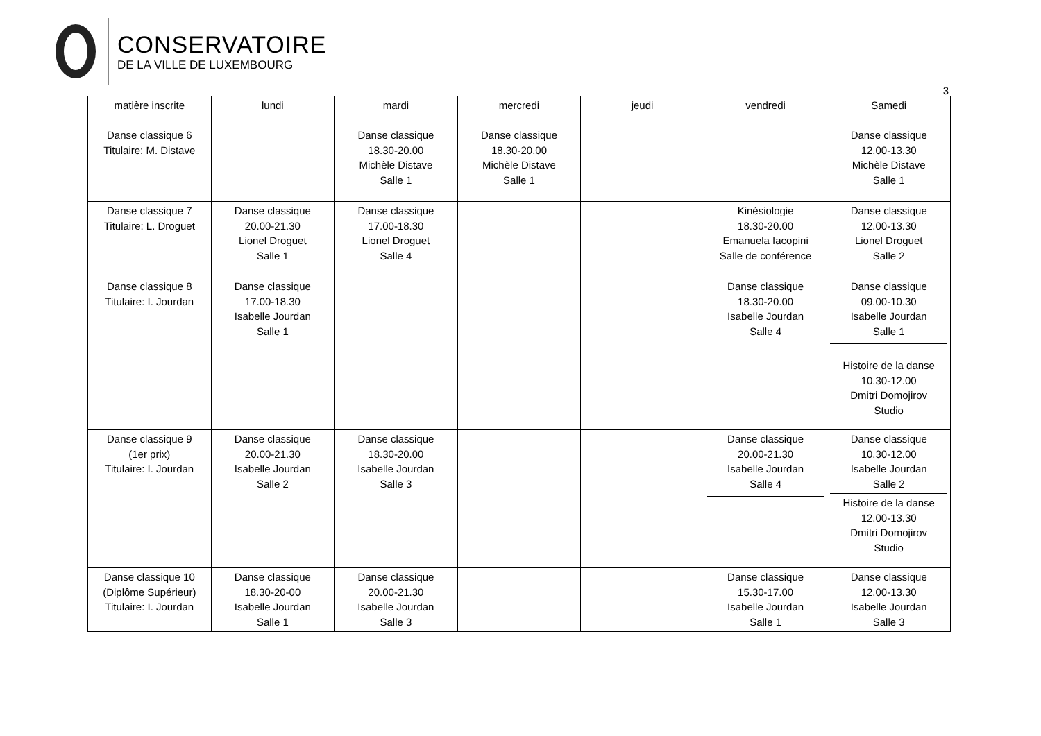CONSERVATOIRE
DE LA VILLE DE LUXEMBOURG
3
| matière inscrite | lundi | mardi | mercredi | jeudi | vendredi | Samedi |
| --- | --- | --- | --- | --- | --- | --- |
| Danse classique 6 Titulaire: M. Distave | | Danse classique 18.30-20.00 Michèle Distave Salle 1 | Danse classique 18.30-20.00 Michèle Distave Salle 1 | | | Danse classique 12.00-13.30 Michèle Distave Salle 1 |
| Danse classique 7 Titulaire: L. Droguet | Danse classique 20.00-21.30 Lionel Droguet Salle 1 | Danse classique 17.00-18.30 Lionel Droguet Salle 4 | | | Kinésiologie 18.30-20.00 Emanuela Iacopini Salle de conférence | Danse classique 12.00-13.30 Lionel Droguet Salle 2 |
| Danse classique 8 Titulaire: I. Jourdan | Danse classique 17.00-18.30 Isabelle Jourdan Salle 1 | | | | Danse classique 18.30-20.00 Isabelle Jourdan Salle 4 | Danse classique 09.00-10.30 Isabelle Jourdan Salle 1 Histoire de la danse 10.30-12.00 Dmitri Domojirov Studio |
| Danse classique 9 (1er prix) Titulaire: I. Jourdan | Danse classique 20.00-21.30 Isabelle Jourdan Salle 2 | Danse classique 18.30-20.00 Isabelle Jourdan Salle 3 | | | Danse classique 20.00-21.30 Isabelle Jourdan Salle 4 | Danse classique 10.30-12.00 Isabelle Jourdan Salle 2 Histoire de la danse 12.00-13.30 Dmitri Domojirov Studio |
| Danse classique 10 (Diplôme Supérieur) Titulaire: I. Jourdan | Danse classique 18.30-20-00 Isabelle Jourdan Salle 1 | Danse classique 20.00-21.30 Isabelle Jourdan Salle 3 | | | Danse classique 15.30-17.00 Isabelle Jourdan Salle 1 | Danse classique 12.00-13.30 Isabelle Jourdan Salle 3 |